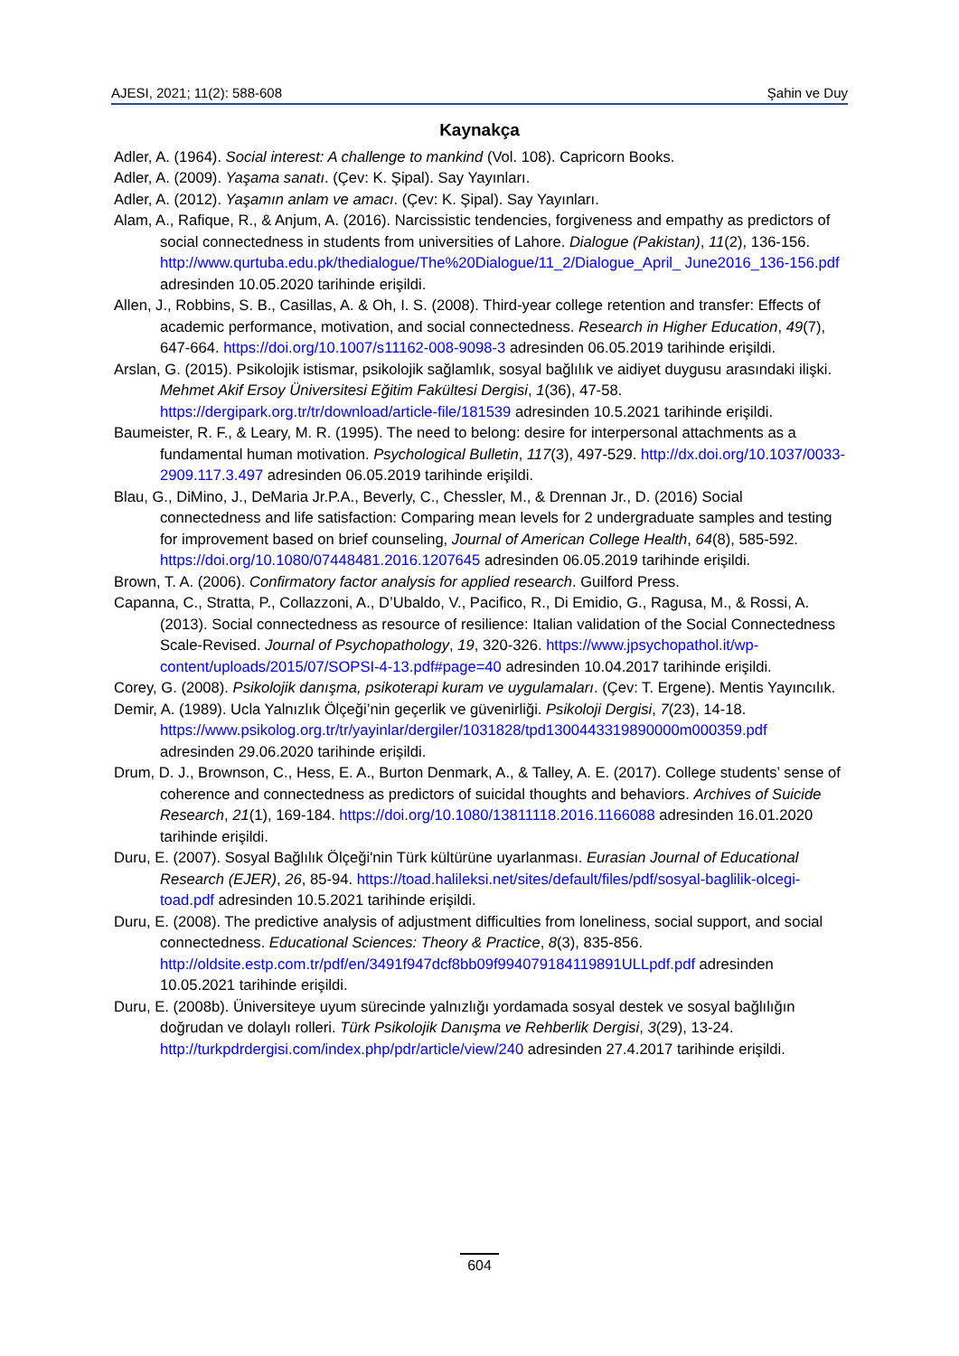AJESI, 2021; 11(2): 588-608 Şahin ve Duy
Kaynakça
Adler, A. (1964). Social interest: A challenge to mankind (Vol. 108). Capricorn Books.
Adler, A. (2009). Yaşama sanatı. (Çev: K. Şipal). Say Yayınları.
Adler, A. (2012). Yaşamın anlam ve amacı. (Çev: K. Şipal). Say Yayınları.
Alam, A., Rafique, R., & Anjum, A. (2016). Narcissistic tendencies, forgiveness and empathy as predictors of social connectedness in students from universities of Lahore. Dialogue (Pakistan), 11(2), 136-156. http://www.qurtuba.edu.pk/thedialogue/The%20Dialogue/11_2/Dialogue_April_ June2016_136-156.pdf adresinden 10.05.2020 tarihinde erişildi.
Allen, J., Robbins, S. B., Casillas, A. & Oh, I. S. (2008). Third-year college retention and transfer: Effects of academic performance, motivation, and social connectedness. Research in Higher Education, 49(7), 647-664. https://doi.org/10.1007/s11162-008-9098-3 adresinden 06.05.2019 tarihinde erişildi.
Arslan, G. (2015). Psikolojik istismar, psikolojik sağlamlık, sosyal bağlılık ve aidiyet duygusu arasındaki ilişki. Mehmet Akif Ersoy Üniversitesi Eğitim Fakültesi Dergisi, 1(36), 47-58. https://dergipark.org.tr/tr/download/article-file/181539 adresinden 10.5.2021 tarihinde erişildi.
Baumeister, R. F., & Leary, M. R. (1995). The need to belong: desire for interpersonal attachments as a fundamental human motivation. Psychological Bulletin, 117(3), 497-529. http://dx.doi.org/10.1037/0033-2909.117.3.497 adresinden 06.05.2019 tarihinde erişildi.
Blau, G., DiMino, J., DeMaria Jr.P.A., Beverly, C., Chessler, M., & Drennan Jr., D. (2016) Social connectedness and life satisfaction: Comparing mean levels for 2 undergraduate samples and testing for improvement based on brief counseling, Journal of American College Health, 64(8), 585-592. https://doi.org/10.1080/07448481.2016.1207645 adresinden 06.05.2019 tarihinde erişildi.
Brown, T. A. (2006). Confirmatory factor analysis for applied research. Guilford Press.
Capanna, C., Stratta, P., Collazzoni, A., D’Ubaldo, V., Pacifico, R., Di Emidio, G., Ragusa, M., & Rossi, A. (2013). Social connectedness as resource of resilience: Italian validation of the Social Connectedness Scale-Revised. Journal of Psychopathology, 19, 320-326. https://www.jpsychopathol.it/wp-content/uploads/2015/07/SOPSI-4-13.pdf#page=40 adresinden 10.04.2017 tarihinde erişildi.
Corey, G. (2008). Psikolojik danışma, psikoterapi kuram ve uygulamaları. (Çev: T. Ergene). Mentis Yayıncılık.
Demir, A. (1989). Ucla Yalnızlık Ölçeği’nin geçerlik ve güvenirliği. Psikoloji Dergisi, 7(23), 14-18. https://www.psikolog.org.tr/tr/yayinlar/dergiler/1031828/tpd1300443319890000m000359.pdf adresinden 29.06.2020 tarihinde erişildi.
Drum, D. J., Brownson, C., Hess, E. A., Burton Denmark, A., & Talley, A. E. (2017). College students’ sense of coherence and connectedness as predictors of suicidal thoughts and behaviors. Archives of Suicide Research, 21(1), 169-184. https://doi.org/10.1080/13811118.2016.1166088 adresinden 16.01.2020 tarihinde erişildi.
Duru, E. (2007). Sosyal Bağlılık Ölçeği'nin Türk kültürüne uyarlanması. Eurasian Journal of Educational Research (EJER), 26, 85-94. https://toad.halileksi.net/sites/default/files/pdf/sosyal-baglilik-olcegi-toad.pdf adresinden 10.5.2021 tarihinde erişildi.
Duru, E. (2008). The predictive analysis of adjustment difficulties from loneliness, social support, and social connectedness. Educational Sciences: Theory & Practice, 8(3), 835-856. http://oldsite.estp.com.tr/pdf/en/3491f947dcf8bb09f994079184119891ULLpdf.pdf adresinden 10.05.2021 tarihinde erişildi.
Duru, E. (2008b). Üniversiteye uyum sürecinde yalnızlığı yordamada sosyal destek ve sosyal bağlılığın doğrudan ve dolaylı rolleri. Türk Psikolojik Danışma ve Rehberlik Dergisi, 3(29), 13-24. http://turkpdrdergisi.com/index.php/pdr/article/view/240 adresinden 27.4.2017 tarihinde erişildi.
604